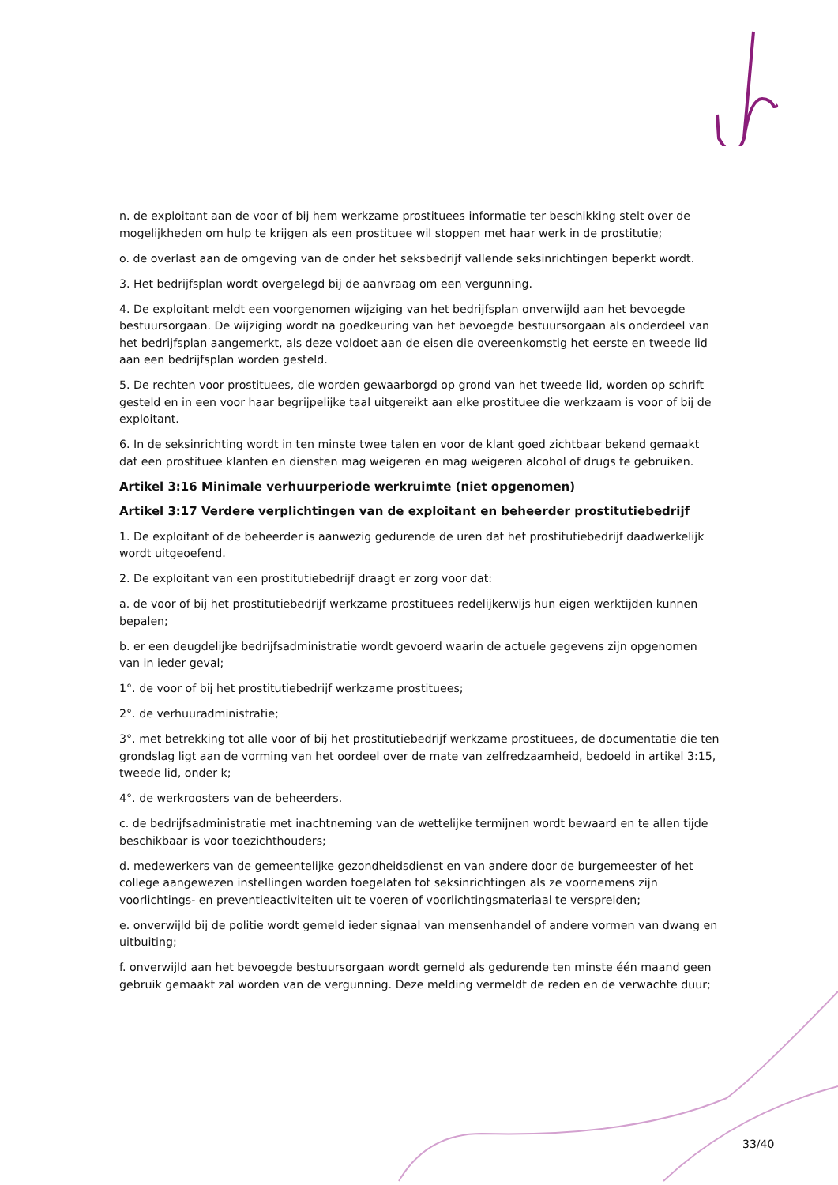n. de exploitant aan de voor of bij hem werkzame prostituees informatie ter beschikking stelt over de mogelijkheden om hulp te krijgen als een prostituee wil stoppen met haar werk in de prostitutie;
o. de overlast aan de omgeving van de onder het seksbedrijf vallende seksinrichtingen beperkt wordt.
3. Het bedrijfsplan wordt overgelegd bij de aanvraag om een vergunning.
4. De exploitant meldt een voorgenomen wijziging van het bedrijfsplan onverwijld aan het bevoegde bestuursorgaan. De wijziging wordt na goedkeuring van het bevoegde bestuursorgaan als onderdeel van het bedrijfsplan aangemerkt, als deze voldoet aan de eisen die overeenkomstig het eerste en tweede lid aan een bedrijfsplan worden gesteld.
5. De rechten voor prostituees, die worden gewaarborgd op grond van het tweede lid, worden op schrift gesteld en in een voor haar begrijpelijke taal uitgereikt aan elke prostituee die werkzaam is voor of bij de exploitant.
6. In de seksinrichting wordt in ten minste twee talen en voor de klant goed zichtbaar bekend gemaakt dat een prostituee klanten en diensten mag weigeren en mag weigeren alcohol of drugs te gebruiken.
Artikel 3:16 Minimale verhuurperiode werkruimte (niet opgenomen)
Artikel 3:17 Verdere verplichtingen van de exploitant en beheerder prostitutiebedrijf
1. De exploitant of de beheerder is aanwezig gedurende de uren dat het prostitutiebedrijf daadwerkelijk wordt uitgeoefend.
2. De exploitant van een prostitutiebedrijf draagt er zorg voor dat:
a. de voor of bij het prostitutiebedrijf werkzame prostituees redelijkerwijs hun eigen werktijden kunnen bepalen;
b. er een deugdelijke bedrijfsadministratie wordt gevoerd waarin de actuele gegevens zijn opgenomen van in ieder geval;
1°. de voor of bij het prostitutiebedrijf werkzame prostituees;
2°. de verhuuradministratie;
3°. met betrekking tot alle voor of bij het prostitutiebedrijf werkzame prostituees, de documentatie die ten grondslag ligt aan de vorming van het oordeel over de mate van zelfredzaamheid, bedoeld in artikel 3:15, tweede lid, onder k;
4°. de werkroosters van de beheerders.
c. de bedrijfsadministratie met inachtneming van de wettelijke termijnen wordt bewaard en te allen tijde beschikbaar is voor toezichthouders;
d. medewerkers van de gemeentelijke gezondheidsdienst en van andere door de burgemeester of het college aangewezen instellingen worden toegelaten tot seksinrichtingen als ze voornemens zijn voorlichtings- en preventieactiviteiten uit te voeren of voorlichtingsmateriaal te verspreiden;
e. onverwijld bij de politie wordt gemeld ieder signaal van mensenhandel of andere vormen van dwang en uitbuiting;
f. onverwijld aan het bevoegde bestuursorgaan wordt gemeld als gedurende ten minste één maand geen gebruik gemaakt zal worden van de vergunning. Deze melding vermeldt de reden en de verwachte duur;
33/40